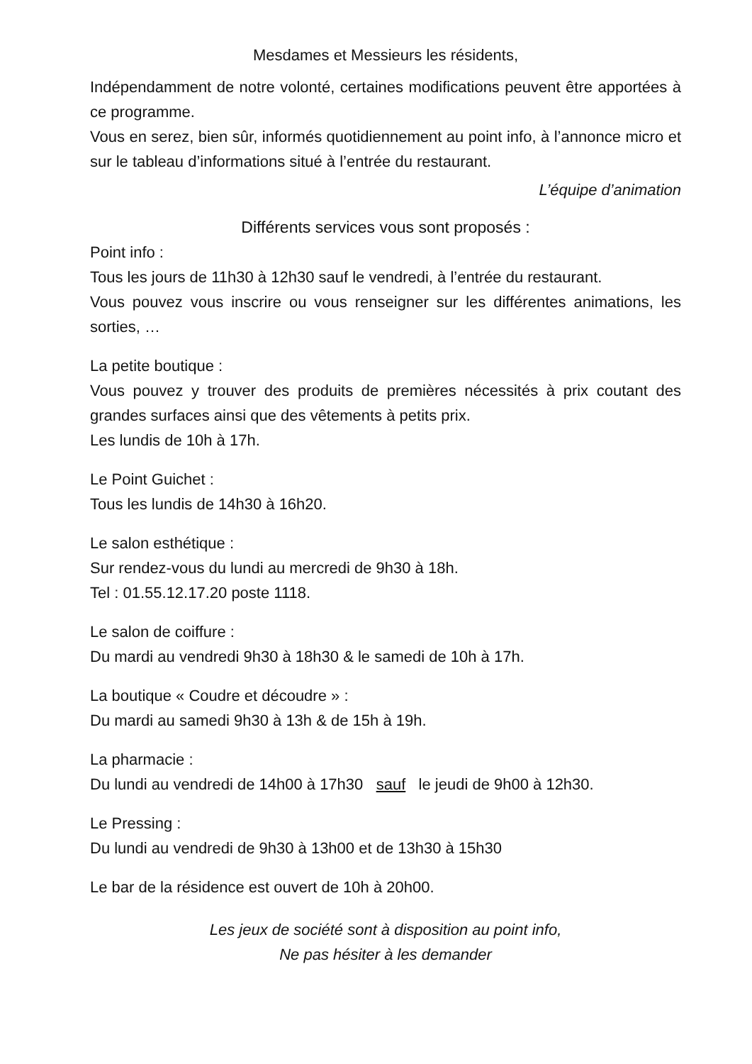Mesdames et Messieurs les résidents,
Indépendamment de notre volonté, certaines modifications peuvent être apportées à ce programme.
Vous en serez, bien sûr, informés quotidiennement au point info, à l’annonce micro et sur le tableau d’informations situé à l’entrée du restaurant.
L’équipe d’animation
Différents services vous sont proposés :
Point info :
Tous les jours de 11h30 à 12h30 sauf le vendredi, à l’entrée du restaurant.
Vous pouvez vous inscrire ou vous renseigner sur les différentes animations, les sorties, …
La petite boutique :
Vous pouvez y trouver des produits de premières nécessités à prix coutant des grandes surfaces ainsi que des vêtements à petits prix.
Les lundis de 10h à 17h.
Le Point Guichet :
Tous les lundis de 14h30 à 16h20.
Le salon esthétique :
Sur rendez-vous du lundi au mercredi de 9h30 à 18h.
Tel : 01.55.12.17.20 poste 1118.
Le salon de coiffure :
Du mardi au vendredi 9h30 à 18h30 & le samedi de 10h à 17h.
La boutique « Coudre et découdre » :
Du mardi au samedi 9h30 à 13h & de 15h à 19h.
La pharmacie :
Du lundi au vendredi de 14h00 à 17h30 sauf le jeudi de 9h00 à 12h30.
Le Pressing :
Du lundi au vendredi de 9h30 à 13h00 et de 13h30 à 15h30
Le bar de la résidence est ouvert de 10h à 20h00.
Les jeux de société sont à disposition au point info,
Ne pas hésiter à les demander